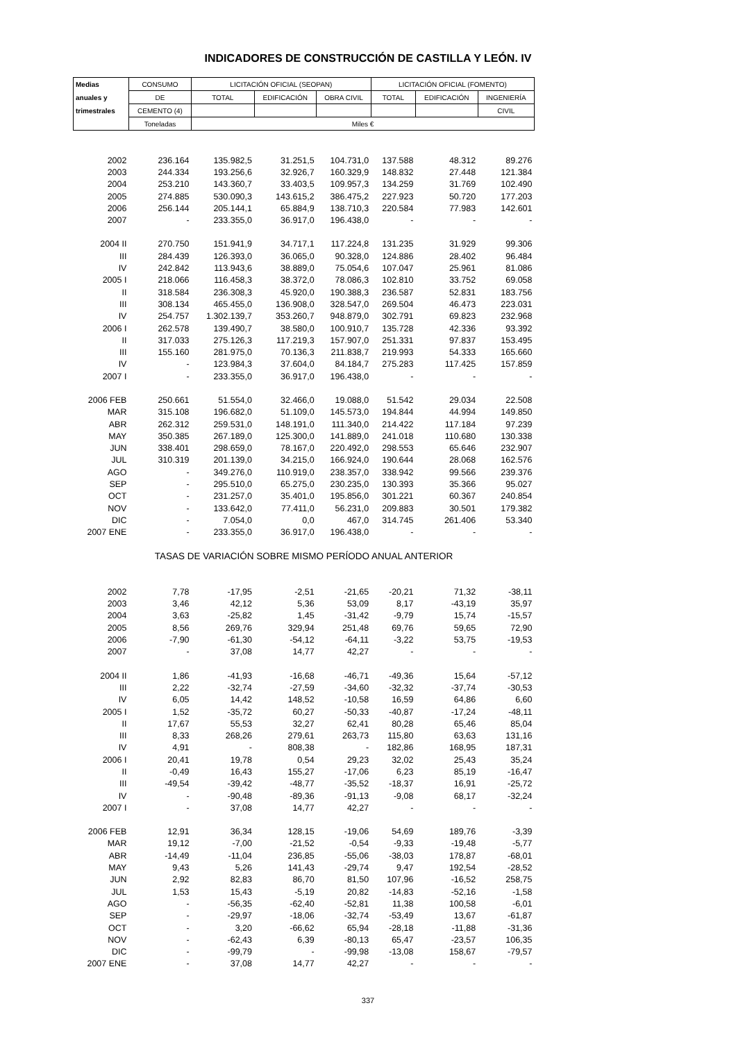INDICADORES DE CONSTRUCCIÓN DE CASTILLA Y LEÓN. IV
| Medias | CONSUMO | LICITACIÓN OFICIAL (SEOPAN) | | | LICITACIÓN OFICIAL (FOMENTO) | | |
| --- | --- | --- | --- | --- | --- | --- | --- |
| anuales y | DE | TOTAL | EDIFICACIÓN | OBRA CIVIL | TOTAL | EDIFICACIÓN | INGENIERÍA |
| trimestrales | CEMENTO (4) | | | | | | CIVIL |
| | Toneladas | Miles € | | | | | |
| 2002 | 236.164 | 135.982,5 | 31.251,5 | 104.731,0 | 137.588 | 48.312 | 89.276 |
| 2003 | 244.334 | 193.256,6 | 32.926,7 | 160.329,9 | 148.832 | 27.448 | 121.384 |
| 2004 | 253.210 | 143.360,7 | 33.403,5 | 109.957,3 | 134.259 | 31.769 | 102.490 |
| 2005 | 274.885 | 530.090,3 | 143.615,2 | 386.475,2 | 227.923 | 50.720 | 177.203 |
| 2006 | 256.144 | 205.144,1 | 65.884,9 | 138.710,3 | 220.584 | 77.983 | 142.601 |
| 2007 | - | 233.355,0 | 36.917,0 | 196.438,0 | - | - | - |
| 2004 II | 270.750 | 151.941,9 | 34.717,1 | 117.224,8 | 131.235 | 31.929 | 99.306 |
| III | 284.439 | 126.393,0 | 36.065,0 | 90.328,0 | 124.886 | 28.402 | 96.484 |
| IV | 242.842 | 113.943,6 | 38.889,0 | 75.054,6 | 107.047 | 25.961 | 81.086 |
| 2005 I | 218.066 | 116.458,3 | 38.372,0 | 78.086,3 | 102.810 | 33.752 | 69.058 |
| II | 318.584 | 236.308,3 | 45.920,0 | 190.388,3 | 236.587 | 52.831 | 183.756 |
| III | 308.134 | 465.455,0 | 136.908,0 | 328.547,0 | 269.504 | 46.473 | 223.031 |
| IV | 254.757 | 1.302.139,7 | 353.260,7 | 948.879,0 | 302.791 | 69.823 | 232.968 |
| 2006 I | 262.578 | 139.490,7 | 38.580,0 | 100.910,7 | 135.728 | 42.336 | 93.392 |
| II | 317.033 | 275.126,3 | 117.219,3 | 157.907,0 | 251.331 | 97.837 | 153.495 |
| III | 155.160 | 281.975,0 | 70.136,3 | 211.838,7 | 219.993 | 54.333 | 165.660 |
| IV | - | 123.984,3 | 37.604,0 | 84.184,7 | 275.283 | 117.425 | 157.859 |
| 2007 I | - | 233.355,0 | 36.917,0 | 196.438,0 | - | - | - |
| 2006 FEB | 250.661 | 51.554,0 | 32.466,0 | 19.088,0 | 51.542 | 29.034 | 22.508 |
| MAR | 315.108 | 196.682,0 | 51.109,0 | 145.573,0 | 194.844 | 44.994 | 149.850 |
| ABR | 262.312 | 259.531,0 | 148.191,0 | 111.340,0 | 214.422 | 117.184 | 97.239 |
| MAY | 350.385 | 267.189,0 | 125.300,0 | 141.889,0 | 241.018 | 110.680 | 130.338 |
| JUN | 338.401 | 298.659,0 | 78.167,0 | 220.492,0 | 298.553 | 65.646 | 232.907 |
| JUL | 310.319 | 201.139,0 | 34.215,0 | 166.924,0 | 190.644 | 28.068 | 162.576 |
| AGO | - | 349.276,0 | 110.919,0 | 238.357,0 | 338.942 | 99.566 | 239.376 |
| SEP | - | 295.510,0 | 65.275,0 | 230.235,0 | 130.393 | 35.366 | 95.027 |
| OCT | - | 231.257,0 | 35.401,0 | 195.856,0 | 301.221 | 60.367 | 240.854 |
| NOV | - | 133.642,0 | 77.411,0 | 56.231,0 | 209.883 | 30.501 | 179.382 |
| DIC | - | 7.054,0 | 0,0 | 467,0 | 314.745 | 261.406 | 53.340 |
| 2007 ENE | - | 233.355,0 | 36.917,0 | 196.438,0 | - | - | - |
| TASAS DE VARIACIÓN SOBRE MISMO PERÍODO ANUAL ANTERIOR | | | | | | | |
| 2002 | 7,78 | -17,95 | -2,51 | -21,65 | -20,21 | 71,32 | -38,11 |
| 2003 | 3,46 | 42,12 | 5,36 | 53,09 | 8,17 | -43,19 | 35,97 |
| 2004 | 3,63 | -25,82 | 1,45 | -31,42 | -9,79 | 15,74 | -15,57 |
| 2005 | 8,56 | 269,76 | 329,94 | 251,48 | 69,76 | 59,65 | 72,90 |
| 2006 | -7,90 | -61,30 | -54,12 | -64,11 | -3,22 | 53,75 | -19,53 |
| 2007 | - | 37,08 | 14,77 | 42,27 | - | - | - |
| 2004 II | 1,86 | -41,93 | -16,68 | -46,71 | -49,36 | 15,64 | -57,12 |
| III | 2,22 | -32,74 | -27,59 | -34,60 | -32,32 | -37,74 | -30,53 |
| IV | 6,05 | 14,42 | 148,52 | -10,58 | 16,59 | 64,86 | 6,60 |
| 2005 I | 1,52 | -35,72 | 60,27 | -50,33 | -40,87 | -17,24 | -48,11 |
| II | 17,67 | 55,53 | 32,27 | 62,41 | 80,28 | 65,46 | 85,04 |
| III | 8,33 | 268,26 | 279,61 | 263,73 | 115,80 | 63,63 | 131,16 |
| IV | 4,91 | - | 808,38 | - | 182,86 | 168,95 | 187,31 |
| 2006 I | 20,41 | 19,78 | 0,54 | 29,23 | 32,02 | 25,43 | 35,24 |
| II | -0,49 | 16,43 | 155,27 | -17,06 | 6,23 | 85,19 | -16,47 |
| III | -49,54 | -39,42 | -48,77 | -35,52 | -18,37 | 16,91 | -25,72 |
| IV | - | -90,48 | -89,36 | -91,13 | -9,08 | 68,17 | -32,24 |
| 2007 I | - | 37,08 | 14,77 | 42,27 | - | - | - |
| 2006 FEB | 12,91 | 36,34 | 128,15 | -19,06 | 54,69 | 189,76 | -3,39 |
| MAR | 19,12 | -7,00 | -21,52 | -0,54 | -9,33 | -19,48 | -5,77 |
| ABR | -14,49 | -11,04 | 236,85 | -55,06 | -38,03 | 178,87 | -68,01 |
| MAY | 9,43 | 5,26 | 141,43 | -29,74 | 9,47 | 192,54 | -28,52 |
| JUN | 2,92 | 82,83 | 86,70 | 81,50 | 107,96 | -16,52 | 258,75 |
| JUL | 1,53 | 15,43 | -5,19 | 20,82 | -14,83 | -52,16 | -1,58 |
| AGO | - | -56,35 | -62,40 | -52,81 | 11,38 | 100,58 | -6,01 |
| SEP | - | -29,97 | -18,06 | -32,74 | -53,49 | 13,67 | -61,87 |
| OCT | - | 3,20 | -66,62 | 65,94 | -28,18 | -11,88 | -31,36 |
| NOV | - | -62,43 | 6,39 | -80,13 | 65,47 | -23,57 | 106,35 |
| DIC | - | -99,79 | - | -99,98 | -13,08 | 158,67 | -79,57 |
| 2007 ENE | - | 37,08 | 14,77 | 42,27 | - | - | - |
337